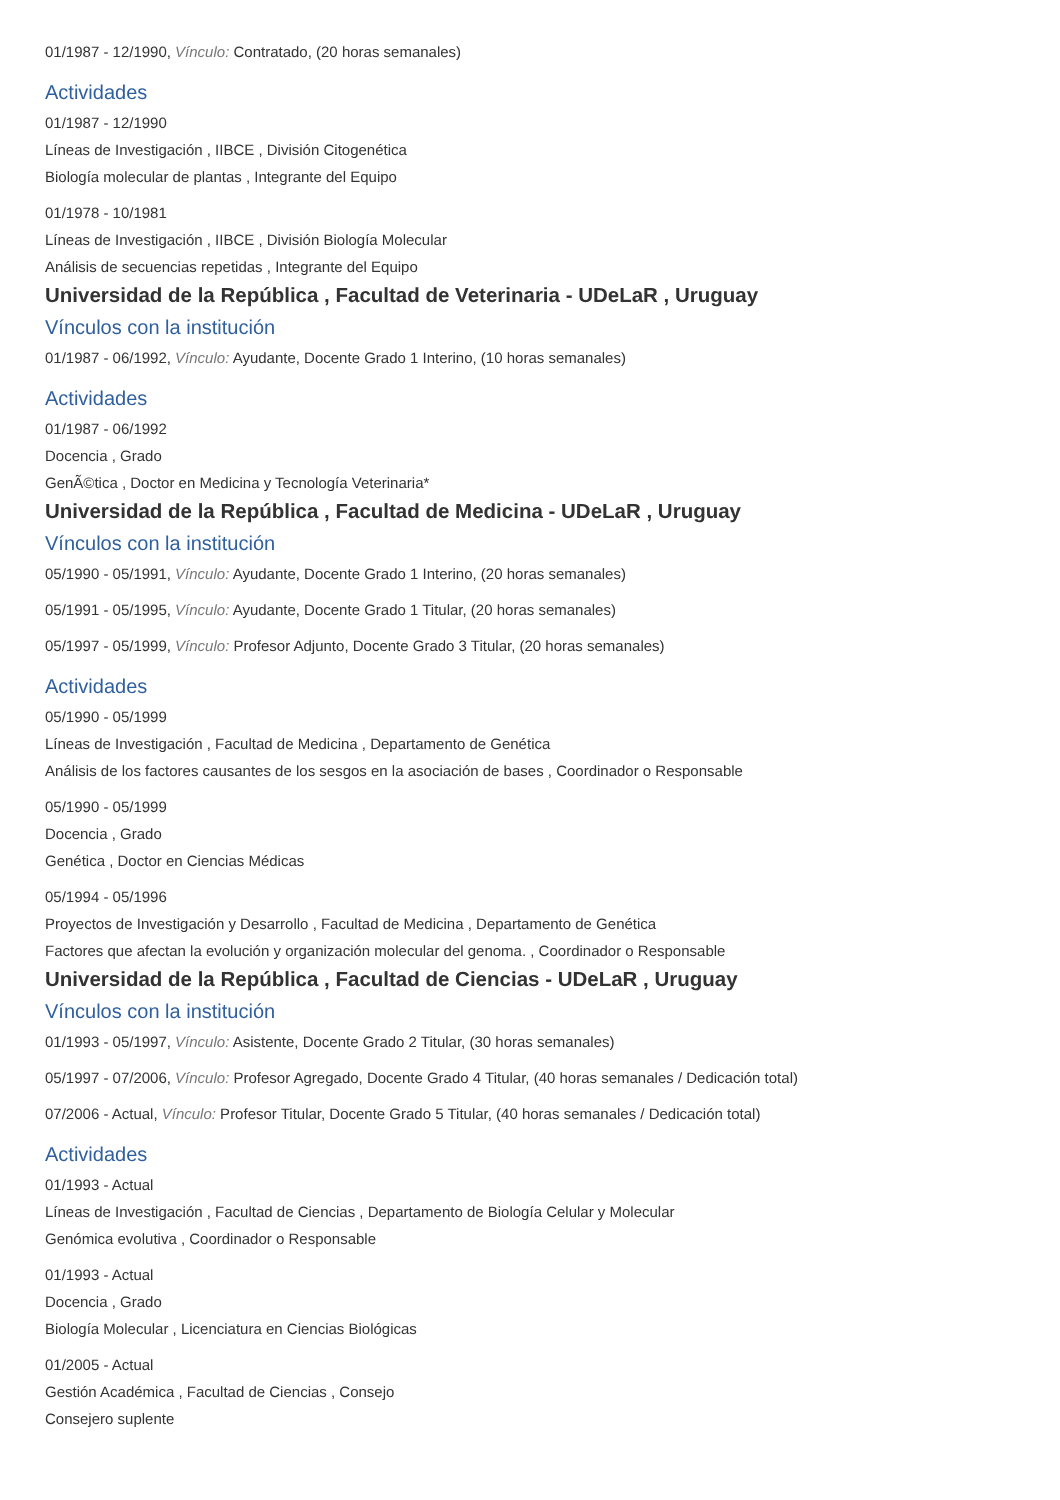01/1987 - 12/1990, Vínculo: Contratado, (20 horas semanales)
Actividades
01/1987 - 12/1990
Líneas de Investigación , IIBCE , División Citogenética
Biología molecular de plantas , Integrante del Equipo
01/1978 - 10/1981
Líneas de Investigación , IIBCE , División Biología Molecular
Análisis de secuencias repetidas , Integrante del Equipo
Universidad de la República , Facultad de Veterinaria - UDeLaR , Uruguay
Vínculos con la institución
01/1987 - 06/1992, Vínculo: Ayudante, Docente Grado 1 Interino, (10 horas semanales)
Actividades
01/1987 - 06/1992
Docencia , Grado
GenÃ©tica , Doctor en Medicina y Tecnología Veterinaria*
Universidad de la República , Facultad de Medicina - UDeLaR , Uruguay
Vínculos con la institución
05/1990 - 05/1991, Vínculo: Ayudante, Docente Grado 1 Interino, (20 horas semanales)
05/1991 - 05/1995, Vínculo: Ayudante, Docente Grado 1 Titular, (20 horas semanales)
05/1997 - 05/1999, Vínculo: Profesor Adjunto, Docente Grado 3 Titular, (20 horas semanales)
Actividades
05/1990 - 05/1999
Líneas de Investigación , Facultad de Medicina , Departamento de Genética
Análisis de los factores causantes de los sesgos en la asociación de bases , Coordinador o Responsable
05/1990 - 05/1999
Docencia , Grado
Genética , Doctor en Ciencias Médicas
05/1994 - 05/1996
Proyectos de Investigación y Desarrollo , Facultad de Medicina , Departamento de Genética
Factores que afectan la evolución y organización molecular del genoma. , Coordinador o Responsable
Universidad de la República , Facultad de Ciencias - UDeLaR , Uruguay
Vínculos con la institución
01/1993 - 05/1997, Vínculo: Asistente, Docente Grado 2 Titular, (30 horas semanales)
05/1997 - 07/2006, Vínculo: Profesor Agregado, Docente Grado 4 Titular, (40 horas semanales / Dedicación total)
07/2006 - Actual, Vínculo: Profesor Titular, Docente Grado 5 Titular, (40 horas semanales / Dedicación total)
Actividades
01/1993 - Actual
Líneas de Investigación , Facultad de Ciencias , Departamento de Biología Celular y Molecular
Genómica evolutiva , Coordinador o Responsable
01/1993 - Actual
Docencia , Grado
Biología Molecular , Licenciatura en Ciencias Biológicas
01/2005 - Actual
Gestión Académica , Facultad de Ciencias , Consejo
Consejero suplente